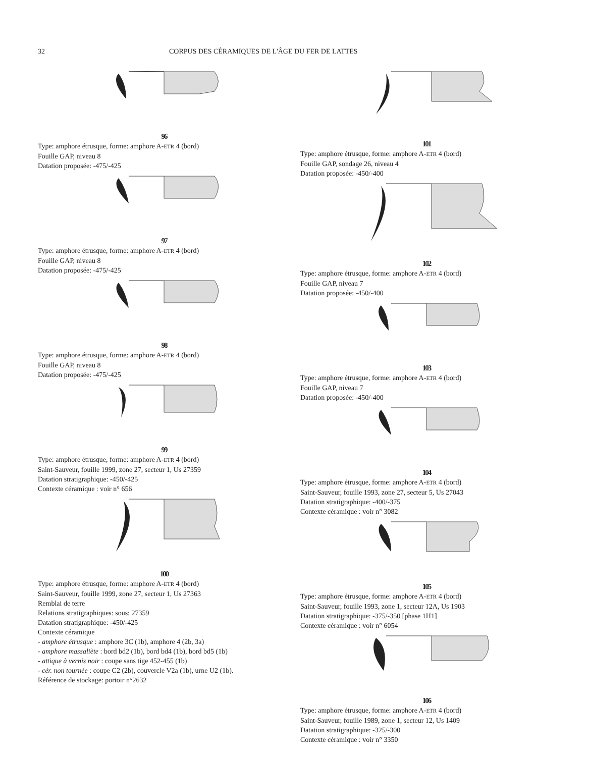32 CORPUS DES CÉRAMIQUES DE L'ÂGE DU FER DE LATTES
96
Type: amphore étrusque, forme: amphore A-ETR 4 (bord)
Fouille GAP, niveau 8
Datation proposée: -475/-425
97
Type: amphore étrusque, forme: amphore A-ETR 4 (bord)
Fouille GAP, niveau 8
Datation proposée: -475/-425
98
Type: amphore étrusque, forme: amphore A-ETR 4 (bord)
Fouille GAP, niveau 8
Datation proposée: -475/-425
99
Type: amphore étrusque, forme: amphore A-ETR 4 (bord)
Saint-Sauveur, fouille 1999, zone 27, secteur 1, Us 27359
Datation stratigraphique: -450/-425
Contexte céramique : voir n° 656
100
Type: amphore étrusque, forme: amphore A-ETR 4 (bord)
Saint-Sauveur, fouille 1999, zone 27, secteur 1, Us 27363
Remblai de terre
Relations stratigraphiques: sous: 27359
Datation stratigraphique: -450/-425
Contexte céramique
- amphore étrusque : amphore 3C (1b), amphore 4 (2b, 3a)
- amphore massaliète : bord bd2 (1b), bord bd4 (1b), bord bd5 (1b)
- attique à vernis noir : coupe sans tige 452-455 (1b)
- cér. non tournée : coupe C2 (2b), couvercle V2a (1b), urne U2 (1b).
Référence de stockage: portoir n°2632
101
Type: amphore étrusque, forme: amphore A-ETR 4 (bord)
Fouille GAP, sondage 26, niveau 4
Datation proposée: -450/-400
102
Type: amphore étrusque, forme: amphore A-ETR 4 (bord)
Fouille GAP, niveau 7
Datation proposée: -450/-400
103
Type: amphore étrusque, forme: amphore A-ETR 4 (bord)
Fouille GAP, niveau 7
Datation proposée: -450/-400
104
Type: amphore étrusque, forme: amphore A-ETR 4 (bord)
Saint-Sauveur, fouille 1993, zone 27, secteur 5, Us 27043
Datation stratigraphique: -400/-375
Contexte céramique : voir n° 3082
105
Type: amphore étrusque, forme: amphore A-ETR 4 (bord)
Saint-Sauveur, fouille 1993, zone 1, secteur 12A, Us 1903
Datation stratigraphique: -375/-350 [phase 1H1]
Contexte céramique : voir n° 6054
106
Type: amphore étrusque, forme: amphore A-ETR 4 (bord)
Saint-Sauveur, fouille 1989, zone 1, secteur 12, Us 1409
Datation stratigraphique: -325/-300
Contexte céramique : voir n° 3350